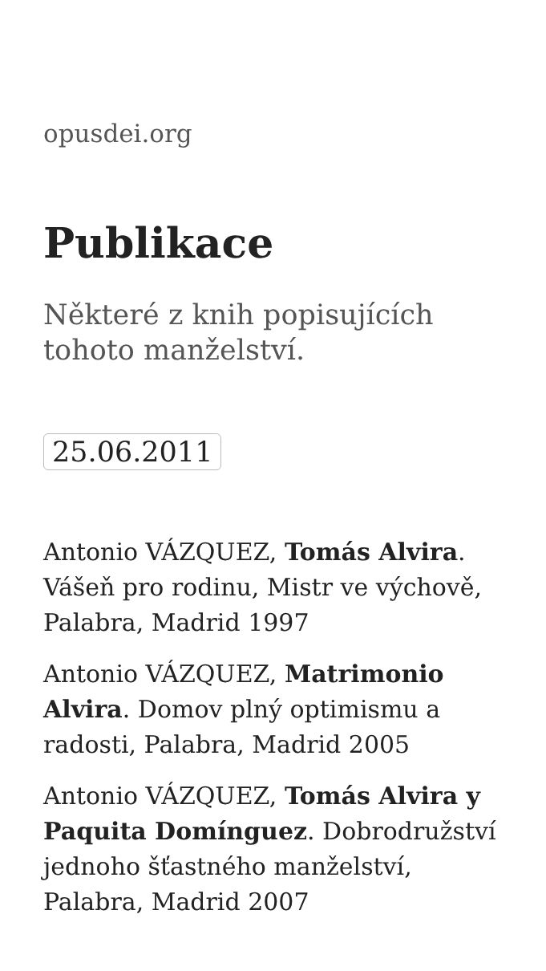opusdei.org
Publikace
Některé z knih popisujících tohoto manželství.
25.06.2011
Antonio VÁZQUEZ, Tomás Alvira. Vášeň pro rodinu, Mistr ve výchově, Palabra, Madrid 1997
Antonio VÁZQUEZ, Matrimonio Alvira. Domov plný optimismu a radosti, Palabra, Madrid 2005
Antonio VÁZQUEZ, Tomás Alvira y Paquita Domínguez. Dobrodružství jednoho šťastného manželství, Palabra, Madrid 2007